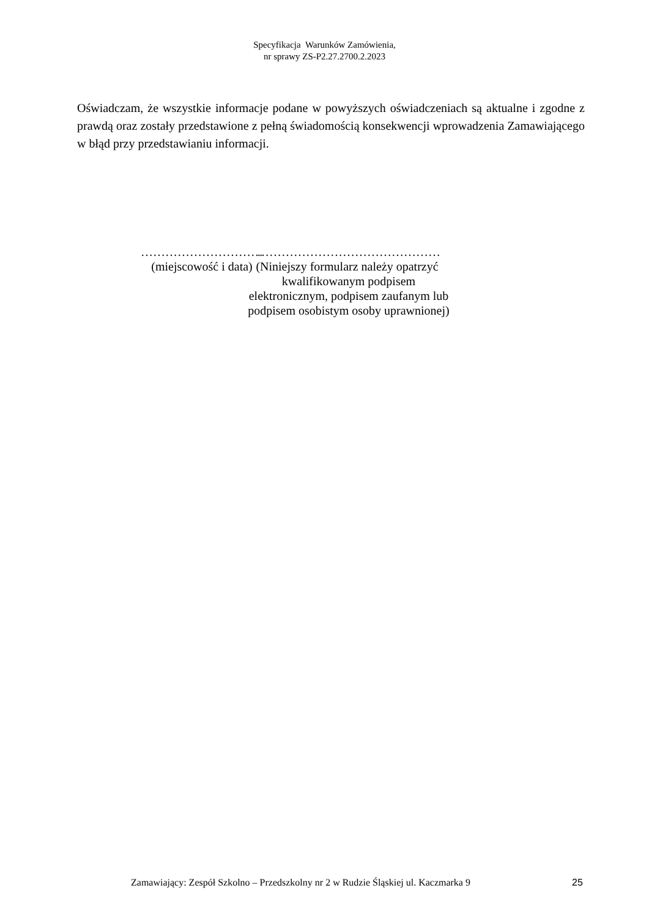Specyfikacja Warunków Zamówienia,
nr sprawy ZS-P2.27.2700.2.2023
Oświadczam, że wszystkie informacje podane w powyższych oświadczeniach są aktualne i zgodne z prawdą oraz zostały przedstawione z pełną świadomością konsekwencji wprowadzenia Zamawiającego w błąd przy przedstawianiu informacji.
…………………………
(miejscowość i data)
………………………………………
(Niniejszy formularz należy opatrzyć kwalifikowanym podpisem elektronicznym, podpisem zaufanym lub podpisem osobistym osoby uprawnionej)
Zamawiający: Zespół Szkolno – Przedszkolny nr 2 w Rudzie Śląskiej ul. Kaczmarka 9 25